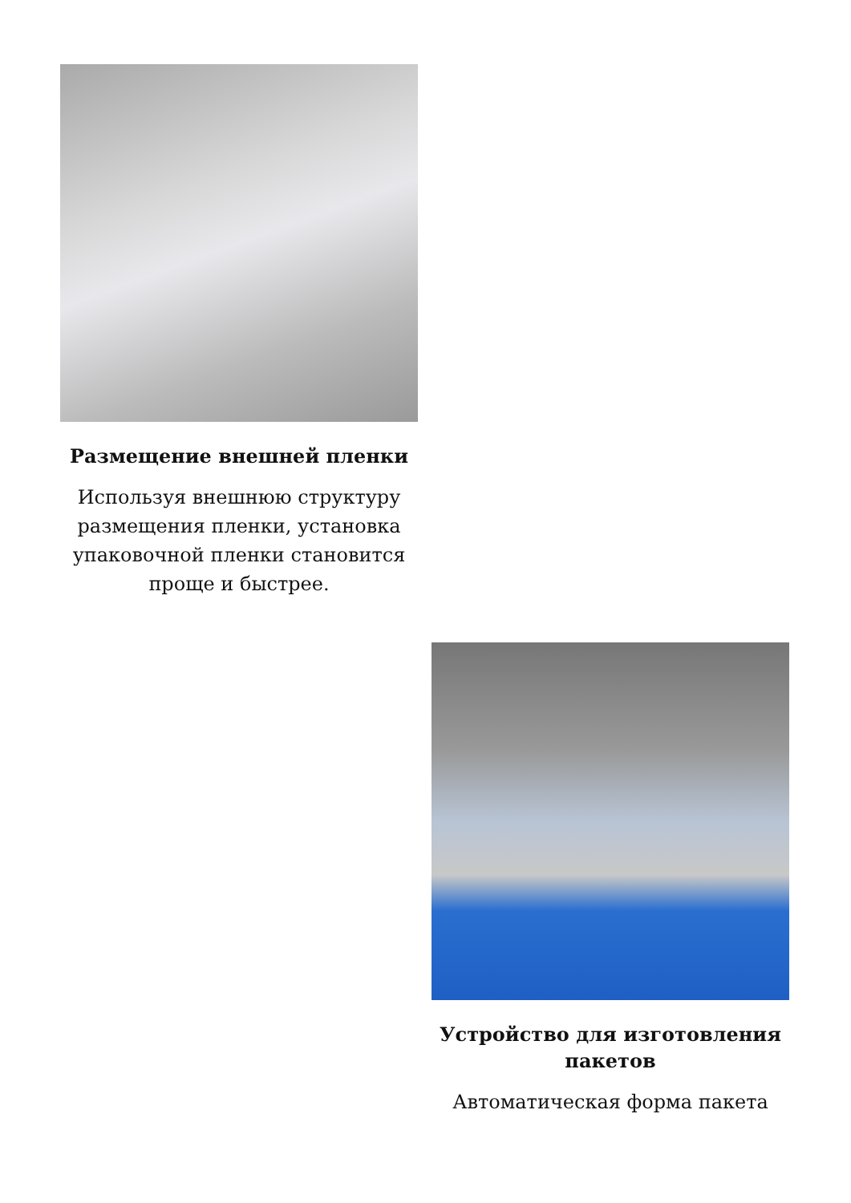Размещение внешней пленки
Используя внешнюю структуру размещения пленки, установка упаковочной пленки становится проще и быстрее.
Устройство для изготовления пакетов
Автоматическая форма пакета